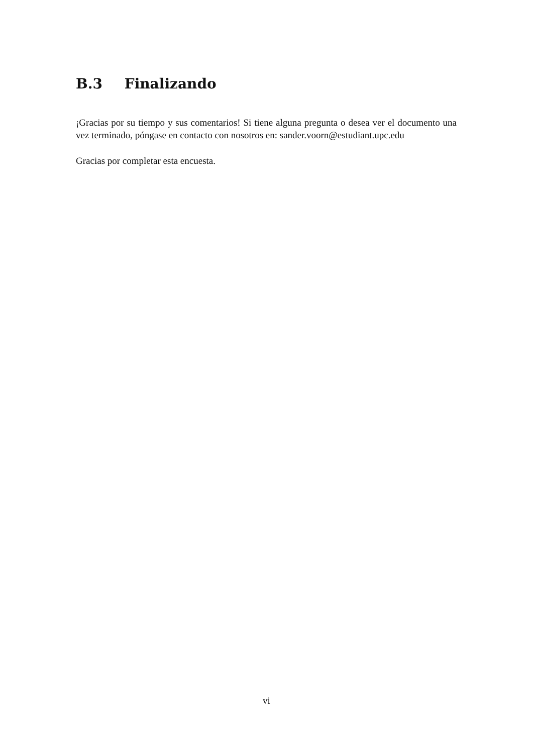B.3 Finalizando
¡Gracias por su tiempo y sus comentarios! Si tiene alguna pregunta o desea ver el documento una vez terminado, póngase en contacto con nosotros en: sander.voorn@estudiant.upc.edu
Gracias por completar esta encuesta.
vi